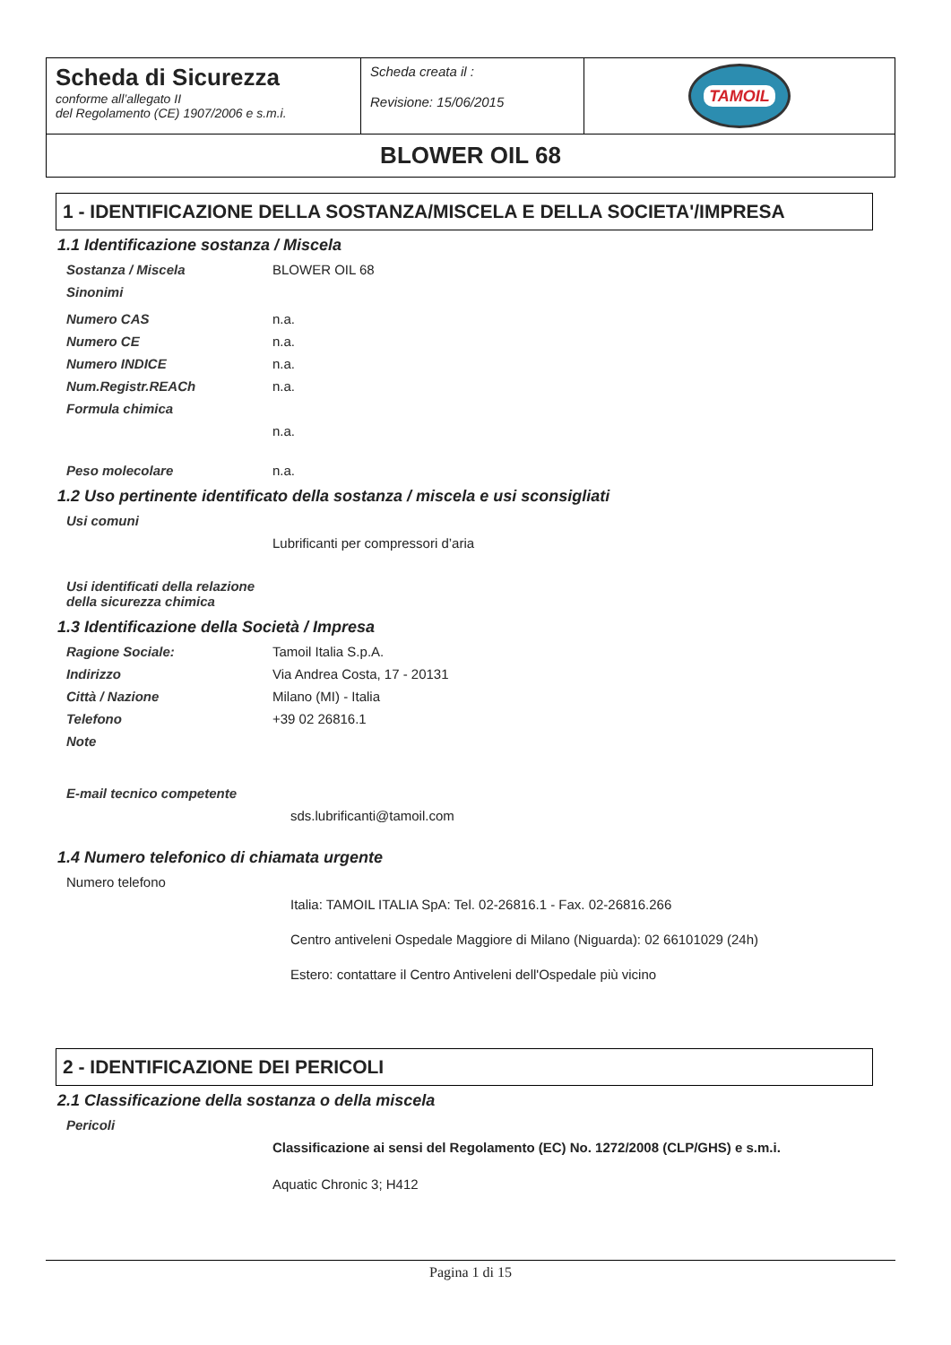| Scheda di Sicurezza conforme all’allegato II del Regolamento (CE) 1907/2006 e s.m.i. | Scheda creata il : Revisione: 15/06/2015 | TAMOIL |
| BLOWER OIL 68 | | |
1 - IDENTIFICAZIONE DELLA SOSTANZA/MISCELA E DELLA SOCIETA'/IMPRESA
1.1 Identificazione sostanza / Miscela
| Sostanza / Miscela | BLOWER OIL 68 |
| Sinonimi | |
| Numero CAS | n.a. |
| Numero CE | n.a. |
| Numero INDICE | n.a. |
| Num.Registr.REACh | n.a. |
| Formula chimica | |
| | n.a. |
| Peso molecolare | n.a. |
1.2 Uso pertinente identificato della sostanza / miscela e usi sconsigliati
| Usi comuni | |
| | Lubrificanti per compressori d’aria |
| Usi identificati della relazione della sicurezza chimica | |
1.3 Identificazione della Società / Impresa
| Ragione Sociale: | Tamoil Italia S.p.A. |
| Indirizzo | Via Andrea Costa, 17 - 20131 |
| Città / Nazione | Milano (MI) - Italia |
| Telefono | +39 02 26816.1 |
| Note | |
| E-mail tecnico competente | |
| | sds.lubrificanti@tamoil.com |
1.4 Numero telefonico di chiamata urgente
| Numero telefono | |
| | Italia: TAMOIL ITALIA SpA: Tel. 02-26816.1 - Fax. 02-26816.266 |
| | Centro antiveleni Ospedale Maggiore di Milano (Niguarda): 02 66101029 (24h) |
| | Estero: contattare il Centro Antiveleni dell'Ospedale più vicino |
2 - IDENTIFICAZIONE DEI PERICOLI
2.1 Classificazione della sostanza o della miscela
| Pericoli | |
| | Classificazione ai sensi del Regolamento (EC) No. 1272/2008 (CLP/GHS) e s.m.i. |
| | Aquatic Chronic 3; H412 |
Pagina 1 di 15